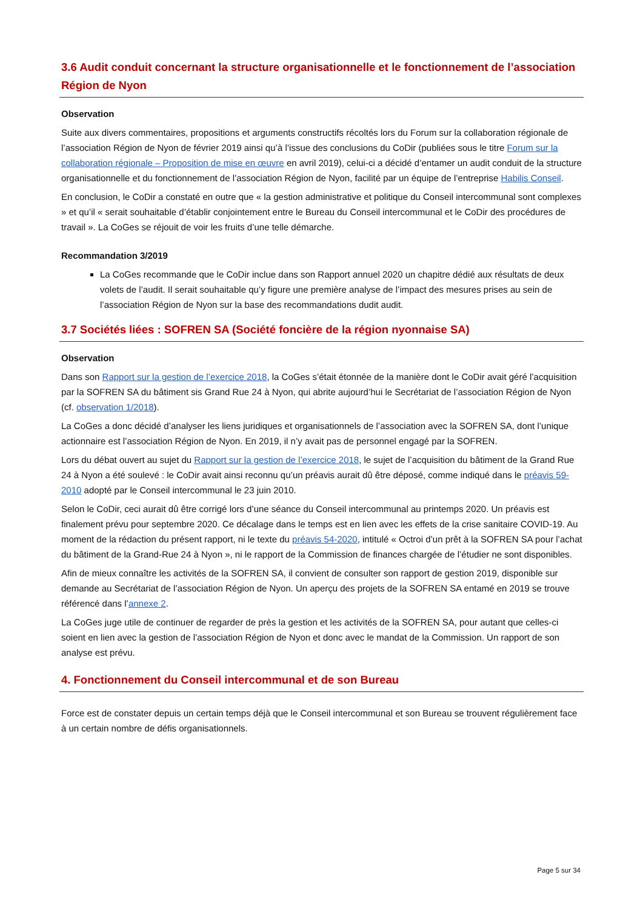3.6 Audit conduit concernant la structure organisationnelle et le fonctionnement de l’association Région de Nyon
Observation
Suite aux divers commentaires, propositions et arguments constructifs récoltés lors du Forum sur la collaboration régionale de l’association Région de Nyon de février 2019 ainsi qu’à l’issue des conclusions du CoDir (publiées sous le titre Forum sur la collaboration régionale – Proposition de mise en œuvre en avril 2019), celui-ci a décidé d’entamer un audit conduit de la structure organisationnelle et du fonctionnement de l’association Région de Nyon, facilité par un équipe de l’entreprise Habilis Conseil.
En conclusion, le CoDir a constaté en outre que « la gestion administrative et politique du Conseil intercommunal sont complexes » et qu’il « serait souhaitable d’établir conjointement entre le Bureau du Conseil intercommunal et le CoDir des procédures de travail ». La CoGes se réjouit de voir les fruits d’une telle démarche.
Recommandation 3/2019
La CoGes recommande que le CoDir inclue dans son Rapport annuel 2020 un chapitre dédié aux résultats de deux volets de l’audit. Il serait souhaitable qu’y figure une première analyse de l’impact des mesures prises au sein de l’association Région de Nyon sur la base des recommandations dudit audit.
3.7 Sociétés liées : SOFREN SA (Société foncière de la région nyonnaise SA)
Observation
Dans son Rapport sur la gestion de l’exercice 2018, la CoGes s’était étonnée de la manière dont le CoDir avait géré l’acquisition par la SOFREN SA du bâtiment sis Grand Rue 24 à Nyon, qui abrite aujourd’hui le Secrétariat de l’association Région de Nyon (cf. observation 1/2018).
La CoGes a donc décidé d’analyser les liens juridiques et organisationnels de l’association avec la SOFREN SA, dont l’unique actionnaire est l’association Région de Nyon. En 2019, il n’y avait pas de personnel engagé par la SOFREN.
Lors du débat ouvert au sujet du Rapport sur la gestion de l’exercice 2018, le sujet de l’acquisition du bâtiment de la Grand Rue 24 à Nyon a été soulevé : le CoDir avait ainsi reconnu qu’un préavis aurait dû être déposé, comme indiqué dans le préavis 59-2010 adopté par le Conseil intercommunal le 23 juin 2010.
Selon le CoDir, ceci aurait dû être corrigé lors d’une séance du Conseil intercommunal au printemps 2020. Un préavis est finalement prévu pour septembre 2020. Ce décalage dans le temps est en lien avec les effets de la crise sanitaire COVID-19. Au moment de la rédaction du présent rapport, ni le texte du préavis 54-2020, intitulé « Octroi d’un prêt à la SOFREN SA pour l’achat du bâtiment de la Grand-Rue 24 à Nyon », ni le rapport de la Commission de finances chargée de l’étudier ne sont disponibles.
Afin de mieux connaître les activités de la SOFREN SA, il convient de consulter son rapport de gestion 2019, disponible sur demande au Secrétariat de l’association Région de Nyon. Un aperçu des projets de la SOFREN SA entamé en 2019 se trouve référencé dans l’annexe 2.
La CoGes juge utile de continuer de regarder de près la gestion et les activités de la SOFREN SA, pour autant que celles-ci soient en lien avec la gestion de l’association Région de Nyon et donc avec le mandat de la Commission. Un rapport de son analyse est prévu.
4. Fonctionnement du Conseil intercommunal et de son Bureau
Force est de constater depuis un certain temps déjà que le Conseil intercommunal et son Bureau se trouvent régulièrement face à un certain nombre de défis organisationnels.
Page 5 sur 34